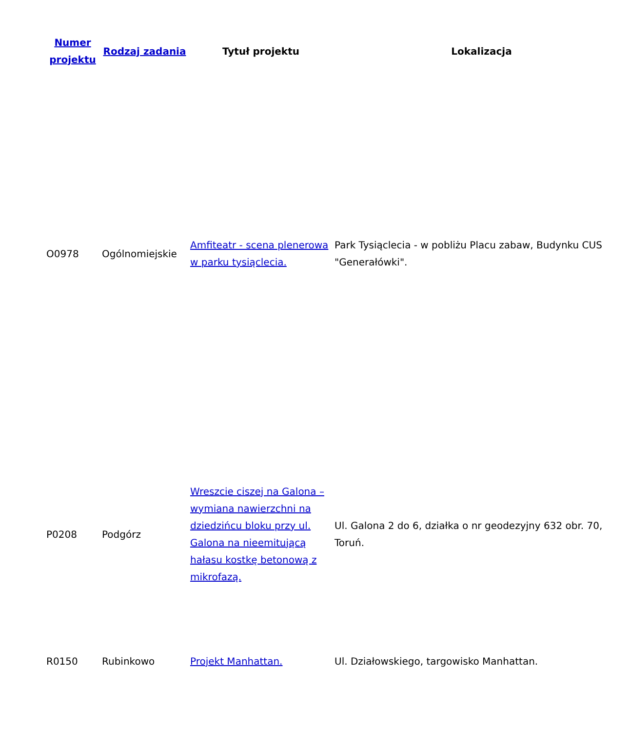| Numer projektu | Rodzaj zadania | Tytuł projektu | Lokalizacja |
| --- | --- | --- | --- |
| O0978 | Ogólnomiejskie | Amfiteatr - scena plenerowa w parku tysiąclecia. | Park Tysiąclecia - w pobliżu Placu zabaw, Budynku CUS "Generałówki". |
| P0208 | Podgórz | Wreszcie ciszej na Galona – wymiana nawierzchni na dziedzińcu bloku przy ul. Galona na nieemitującą hałasu kostkę betonową z mikrofazą. | Ul. Galona 2 do 6, działka o nr geodezyjny 632 obr. 70, Toruń. |
| R0150 | Rubinkowo | Projekt Manhattan. | Ul. Działowskiego, targowisko Manhattan. |